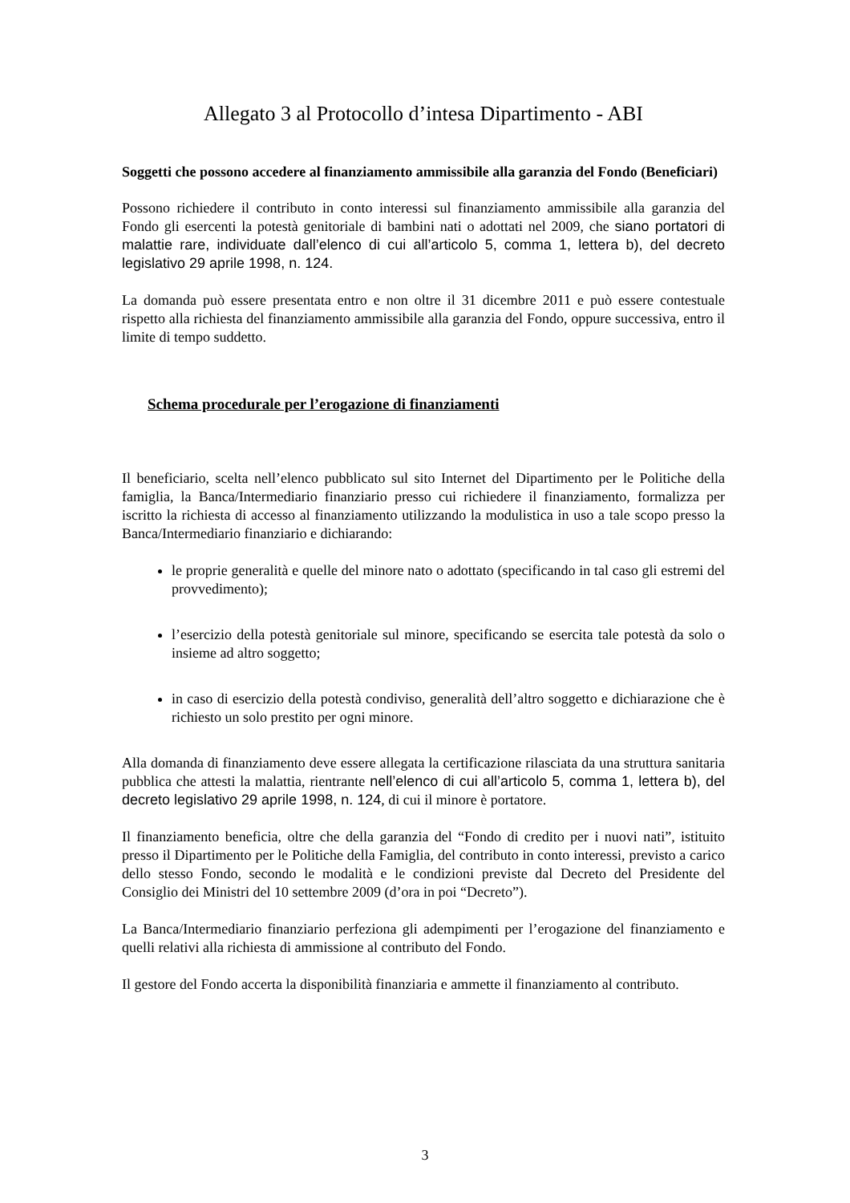Allegato 3 al Protocollo d’intesa Dipartimento - ABI
Soggetti che possono accedere al finanziamento ammissibile alla garanzia del Fondo (Beneficiari)
Possono richiedere il contributo in conto interessi sul finanziamento ammissibile alla garanzia del Fondo gli esercenti la potestà genitoriale di bambini nati o adottati nel 2009, che siano portatori di malattie rare, individuate dall’elenco di cui all’articolo 5, comma 1, lettera b), del decreto legislativo 29 aprile 1998, n. 124.
La domanda può essere presentata entro e non oltre il 31 dicembre 2011 e può essere contestuale rispetto alla richiesta del finanziamento ammissibile alla garanzia del Fondo, oppure successiva, entro il limite di tempo suddetto.
Schema procedurale per l’erogazione di finanziamenti
Il beneficiario, scelta nell’elenco pubblicato sul sito Internet del Dipartimento per le Politiche della famiglia, la Banca/Intermediario finanziario presso cui richiedere il finanziamento, formalizza per iscritto la richiesta di accesso al finanziamento utilizzando la modulistica in uso a tale scopo presso la Banca/Intermediario finanziario e dichiarando:
le proprie generalità e quelle del minore nato o adottato (specificando in tal caso gli estremi del provvedimento);
l’esercizio della potestà genitoriale sul minore, specificando se esercita tale potestà da solo o insieme ad altro soggetto;
in caso di esercizio della potestà condiviso, generalità dell’altro soggetto e dichiarazione che è richiesto un solo prestito per ogni minore.
Alla domanda di finanziamento deve essere allegata la certificazione rilasciata da una struttura sanitaria pubblica che attesti la malattia, rientrante nell’elenco di cui all’articolo 5, comma 1, lettera b), del decreto legislativo 29 aprile 1998, n. 124, di cui il minore è portatore.
Il finanziamento beneficia, oltre che della garanzia del “Fondo di credito per i nuovi nati”, istituito presso il Dipartimento per le Politiche della Famiglia, del contributo in conto interessi, previsto a carico dello stesso Fondo, secondo le modalità e le condizioni previste dal Decreto del Presidente del Consiglio dei Ministri del 10 settembre 2009 (d’ora in poi “Decreto”).
La Banca/Intermediario finanziario perfeziona gli adempimenti per l’erogazione del finanziamento e quelli relativi alla richiesta di ammissione al contributo del Fondo.
Il gestore del Fondo accerta la disponibilità finanziaria e ammette il finanziamento al contributo.
3